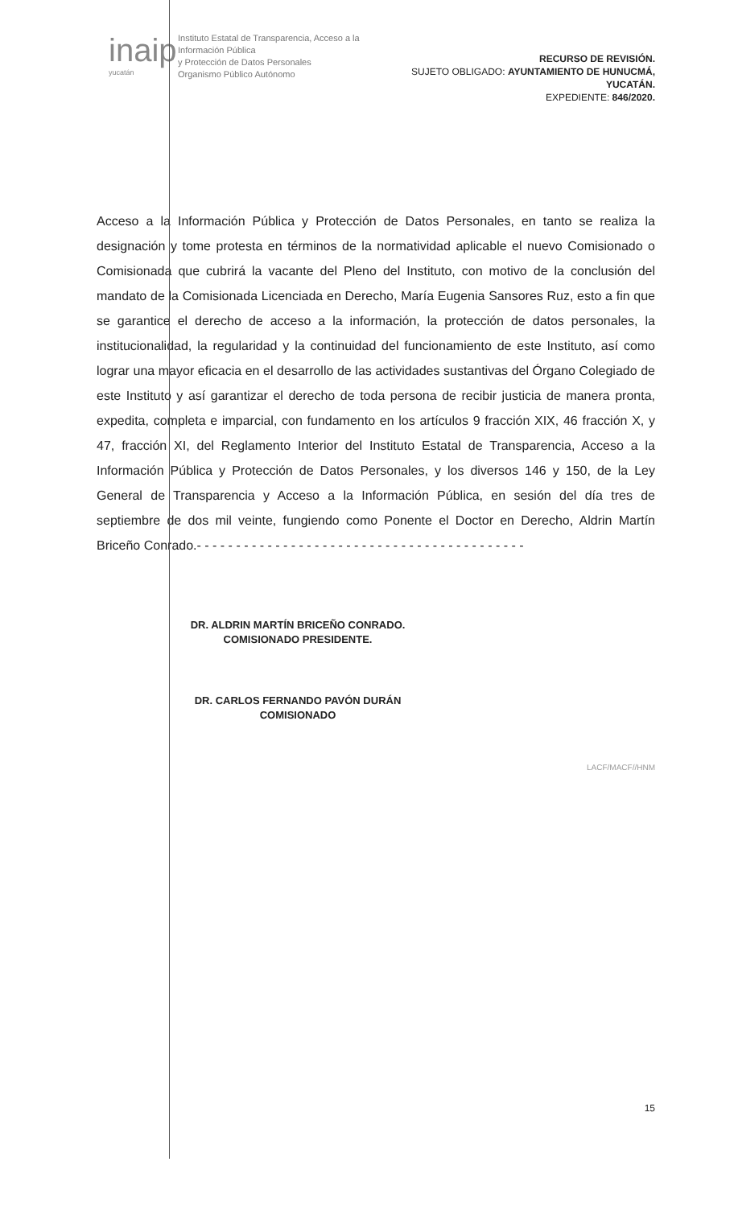inaip
yucatán
Instituto Estatal de Transparencia, Acceso a la Información Pública
y Protección de Datos Personales
Organismo Público Autónomo
RECURSO DE REVISIÓN.
SUJETO OBLIGADO: AYUNTAMIENTO DE HUNUCMÁ, YUCATÁN.
EXPEDIENTE: 846/2020.
Acceso a la Información Pública y Protección de Datos Personales, en tanto se realiza la designación y tome protesta en términos de la normatividad aplicable el nuevo Comisionado o Comisionada que cubrirá la vacante del Pleno del Instituto, con motivo de la conclusión del mandato de la Comisionada Licenciada en Derecho, María Eugenia Sansores Ruz, esto a fin que se garantice el derecho de acceso a la información, la protección de datos personales, la institucionalidad, la regularidad y la continuidad del funcionamiento de este Instituto, así como lograr una mayor eficacia en el desarrollo de las actividades sustantivas del Órgano Colegiado de este Instituto y así garantizar el derecho de toda persona de recibir justicia de manera pronta, expedita, completa e imparcial, con fundamento en los artículos 9 fracción XIX, 46 fracción X, y 47, fracción XI, del Reglamento Interior del Instituto Estatal de Transparencia, Acceso a la Información Pública y Protección de Datos Personales, y los diversos 146 y 150, de la Ley General de Transparencia y Acceso a la Información Pública, en sesión del día tres de septiembre de dos mil veinte, fungiendo como Ponente el Doctor en Derecho, Aldrin Martín Briceño Conrado.- - - - - - - - - - - - - - - - - - - - - - - - - - - - - - - - - - - - - - - - - -
DR. ALDRIN MARTÍN BRICEÑO CONRADO.
COMISIONADO PRESIDENTE.
DR. CARLOS FERNANDO PAVÓN DURÁN
COMISIONADO
LACF/MACF//HNM
15